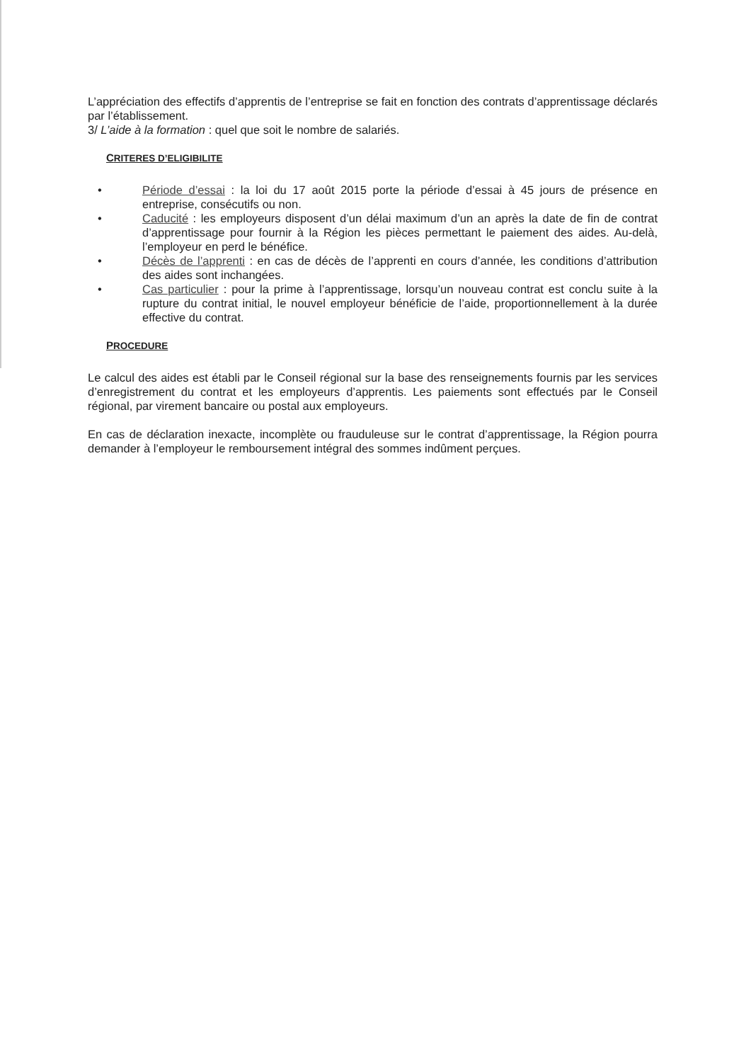L’appréciation des effectifs d’apprentis de l’entreprise se fait en fonction des contrats d’apprentissage déclarés par l’établissement.
3/ L’aide à la formation : quel que soit le nombre de salariés.
CRITERES D’ELIGIBILITE
• Période d’essai : la loi du 17 août 2015 porte la période d’essai à 45 jours de présence en entreprise, consécutifs ou non.
• Caducité : les employeurs disposent d’un délai maximum d’un an après la date de fin de contrat d’apprentissage pour fournir à la Région les pièces permettant le paiement des aides. Au-delà, l’employeur en perd le bénéfice.
• Décès de l’apprenti : en cas de décès de l’apprenti en cours d’année, les conditions d’attribution des aides sont inchangées.
• Cas particulier : pour la prime à l’apprentissage, lorsqu’un nouveau contrat est conclu suite à la rupture du contrat initial, le nouvel employeur bénéficie de l’aide, proportionnellement à la durée effective du contrat.
PROCEDURE
Le calcul des aides est établi par le Conseil régional sur la base des renseignements fournis par les services d’enregistrement du contrat et les employeurs d’apprentis. Les paiements sont effectués par le Conseil régional, par virement bancaire ou postal aux employeurs.
En cas de déclaration inexacte, incomplète ou frauduleuse sur le contrat d’apprentissage, la Région pourra demander à l’employeur le remboursement intégral des sommes indûment perçues.